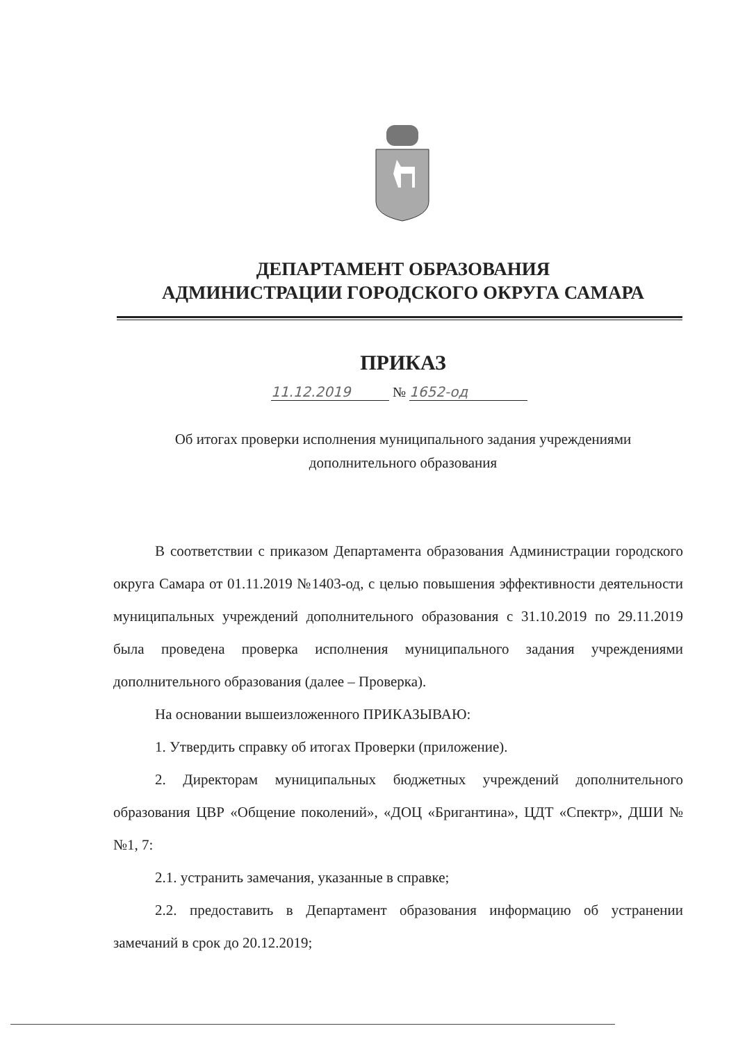ДЕПАРТАМЕНТ ОБРАЗОВАНИЯ
АДМИНИСТРАЦИИ ГОРОДСКОГО ОКРУГА САМАРА
ПРИКАЗ
11.12.2019 № 1652-од
Об итогах проверки исполнения муниципального задания учреждениями
дополнительного образования
В соответствии с приказом Департамента образования Администрации городского округа Самара от 01.11.2019 №1403-од, с целью повышения эффективности деятельности муниципальных учреждений дополнительного образования с 31.10.2019 по 29.11.2019 была проведена проверка исполнения муниципального задания учреждениями дополнительного образования (далее – Проверка).
На основании вышеизложенного ПРИКАЗЫВАЮ:
1. Утвердить справку об итогах Проверки (приложение).
2. Директорам муниципальных бюджетных учреждений дополнительного образования ЦВР «Общение поколений», «ДОЦ «Бригантина», ЦДТ «Спектр», ДШИ №№1, 7:
2.1. устранить замечания, указанные в справке;
2.2. предоставить в Департамент образования информацию об устранении замечаний в срок до 20.12.2019;